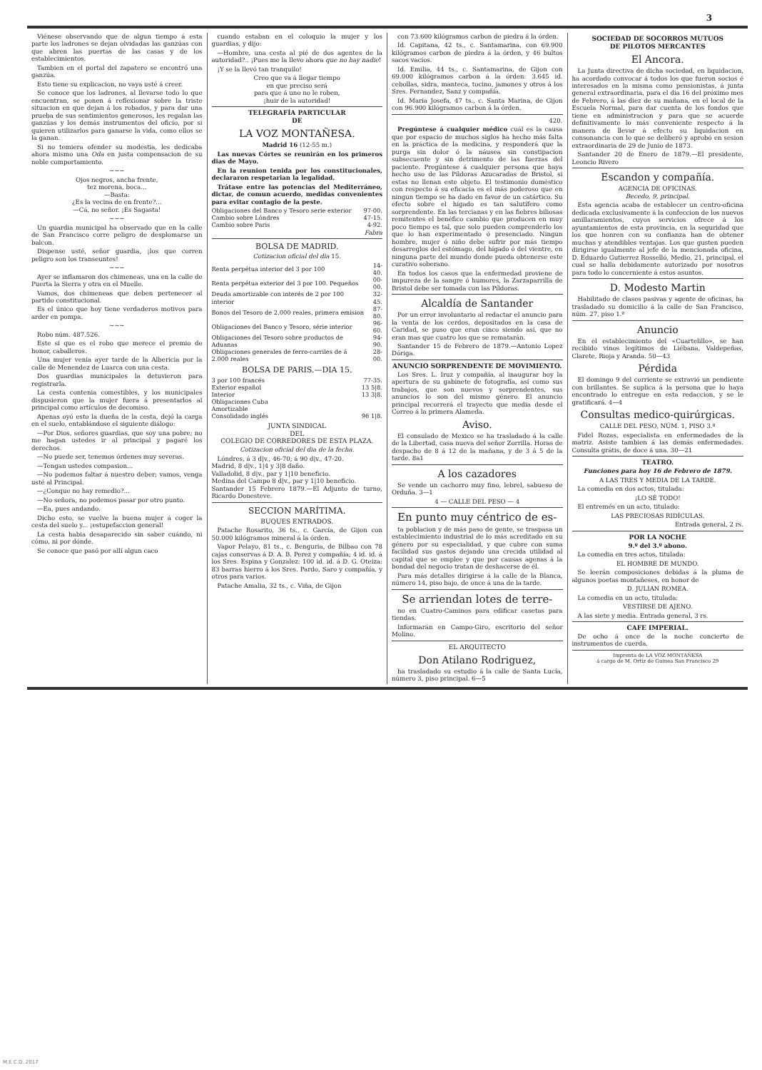3
Viénese observando que de algun tiempo á esta parte los ladrones se dejan olvidadas las ganzúas con que abren las puertas de las casas y de los establecimientos.
Tambien en el portal del zapatero se encontró una ganzúa.
Esto tiene su explicacion, no vaya usté á creer.
Se conoce que los ladrones, al llevarse todo lo que encuentran, se ponen á reflexionar sobre la triste situacion en que dejan á los robados, y para dar una prueba de sus sentimientos generosos, les regalan las ganzúas y los demás instrumentos del oficio, por si quieren utilizarlos para ganarse la vida, como ellos se la ganan.
Si no temiera ofender su modestia, les dedicaba ahora mismo una Oda en justa compensacion de su noble comportamiento.
~~~
Ojos negros, ancha frente,
tez morena, boca...
—Basta:
¿Es la vecina de en frente?...
—Cá, no señor. ¡Es Sagasta!
~~~
Un guardia municipal ha observado que en la calle de San Francisco corre peligro de desplomarse un balcon.
Dispense usté, señor guardia, ¡los que corren peligro son los transeuntes!
~~~
Ayer se inflamaron dos chimeneas, una en la calle de Puerta la Sierra y otra en el Muelle.
Vamos, dos chimeneas que deben pertenecer al partido constitucional.
Es el único que hoy tiene verdaderos motivos para arder en pompa.
~~~
Robo núm. 487.526.
Este sí que es el robo que merece el premio de honor, caballeros.
Una mujer venia ayer tarde de la Albericia por la calle de Menendez de Luarca con una cesta.
Dos guardias municipales la detuvieron para registrarla.
La cesta contenia comestibles, y los municipales dispusieron que la mujer fuera á presentarlos al principal como artículos de decomiso.
Apenas oyó esto la dueña de la cesta, dejó la carga en el suelo, entablándose el siguiente diálogo:
—Por Dios, señores guardias, que soy una pobre; no me hagan ustedes ir al principal y pagaré los derechos.
—No puede ser, tenemos órdenes muy severas.
—Tengan ustedes compasion...
—No podemos faltar á nuestro deber; vamos, venga usté al Principal.
—¿Conque no hay remedio?...
—No señora, no podemos pasar por otro punto.
—Ea, pues andando.
Dicho esto, se vuelve la buena mujer á coger la cesta del suelo y... ¡estupefaccion general!
La cesta habia desaparecido sin saber cuándo, ni cómo, ni por dónde.
Se conoce que pasó por allí algun caco
cuando estaban en el coloquio la mujer y los guardias, y dijo:
—Hombre, una cesta al pié de dos agentes de la autoridad?.. ¡Pues me la llevo ahora que no hay nadie!
¡Y se la llevó tan tranquilo!
Creo que va á llegar tiempo
en que preciso será
para que á uno no le roben,
¡huir de la autoridad!
TELEGRAFÍA PARTICULAR
DE
LA VOZ MONTAÑESA.
Madrid 16 (12-55 m.)
Las nuevas Córtes se reunirán en los primeros dias de Mayo.
En la reunion tenida por los constitucionales, declararon respetarian la legalidad.
Trátase entre las potencias del Mediterráneo, dictar, de comun acuerdo, medidas convenientes para evitar contagio de la peste.
| Obligaciones del Banco y Tesoro serie exterior | 97-00. |
| Cambio sobre Lóndres | 47-15. |
| Cambio sobre Paris | 4-92. |
Fabra
BOLSA DE MADRID.
Cotizacion oficial del dia 15.
| Renta perpétua interior del 3 por 100 | 14-40. |
| Renta perpétua exterior del 3 por 100. Pequeños | 00-00. |
| Deuda amortizable con interés de 2 por 100 interior | 32-45. |
| Bonos del Tesoro de 2.000 reales, primera emision | 87-80. |
| Obligaciones del Banco y Tesoro, série interior | 96-60. |
| Obligaciones del Tesoro sobre productos de Aduanas | 94-90. |
| Obligaciones generales de ferro-carriles de á 2.000 reales | 28-00. |
BOLSA DE PARIS.—DIA 15.
| 3 por 100 francés | 77-35. |
| Exterior español | 13 5/8. |
| Interior | 13 3/8. |
| Obligaciones Cuba | |
| Amortizable | |
| Consolidado inglés | 96 1/8. |
JUNTA SINDICAL
DEL
COLEGIO DE CORREDORES DE ESTA PLAZA.
Cotizacion oficial del dia de la fecha.
Lóndres, á 3 d|v., 46-70; á 90 d|v., 47-20.
Madrid, 8 d|v., 1|4 y 3|8 daño.
Valladolid, 8 d|v., par y 1|10 beneficio.
Medina del Campo 8 d|v., par y 1|10 beneficio.
Santander 15 Febrero 1879.—El Adjunto de turno, Ricardo Donesteve.
SECCION MARÍTIMA.
BUQUES ENTRADOS.
Patache Rosarito, 36 ts., c. García, de Gijon con 50.000 kilógramos mineral á la órden.
Vapor Pelayo, 81 ts., c. Benguria, de Bilbao con 78 cajas conservas á D. A. B. Perez y compañía; 4 id. id. á los Sres. Espina y Gonzalez: 100 id. id. á D. G. Oteiza: 83 barras hierro á los Sres. Pardo, Saro y compañía, y otros para varios.
Patache Amalia, 32 ts., c. Viña, de Gijon
con 73.600 kilógramos carbon de piedra á la órden.
Id. Capitana, 42 ts., c. Santamarina, con 69.900 kilógramos carbon de piedra á la órden, y 46 bultos sacos vacíos.
Id. Emilia, 44 ts., c. Santamarina, de Gijon con 69.000 kilógramos carbon á la órden: 3.645 id. cebollas, sidra, manteca, tocino, jamones y otros á los Sres. Fernandez, Sanz y compañía.
Id. María Josefa, 47 ts., c. Santa Marina, de Gijon con 96.900 kilógramos carbon á la órden.
420.
Pregúntese á cualquier médico cuál es la causa que por espacio de muchos siglos ha hecho más falta en la práctica de la medicina, y responderá que la purga sin dolor ó la náusea sin constipacion subsecuente y sin detrimento de las fuerzas del paciente. Pregúntese á cualquier persona que haya hecho uso de las Píldoras Azucaradas de Bristol, si estas no llenan este objeto. El testimonio doméstico con respecto á su eficacia es el más poderoso que en ningun tiempo se ha dado en favor de un catártico. Su efecto sobre el hígado es tan salutífero como sorprendente. En las tercianas y en las fiebres biliosas remitentes el benéfico cambio que producen en muy poco tiempo es tal, que solo pueden comprenderlo los que lo han experimentado ó presenciado. Ningun hombre, mujer ó niño debe sufrir por más tiempo desarreglos del estómago, del hígado ó del vientre, en ninguna parte del mundo donde pueda obtenerse este curativo soberano.
En todos los casos que la enfermedad proviene de impureza de la sangre ó humores, la Zarzaparrilla de Bristol debe ser tomada con las Píldoras.
Alcaldía de Santander
Por un error involuntario al redactar el anuncio para la venta de los cerdos, depositados en la casa de Caridad, se puso que eran cinco siendo así, que no eran mas que cuatro los que se rematarán.
Santander 15 de Febrero de 1879.—Antonio Lopez Dóriga.
ANUNCIO SORPRENDENTE DE MOVIMIENTO.
Los Sres. L. Iruz y compañía, al inaugurar hoy la apertura de su gabinete de fotografía, así como sus trabajos, que son nuevos y sorprendentes, sus anuncios lo son del mismo género. El anuncio principal recorrerá el trayecto que media desde el Correo á la primera Alameda.
Aviso.
El consulado de Mexico se ha trasladado á la calle de la Libertad, casa nueva del señor Zorrilla. Horas de despacho de 8 á 12 de la mañana, y de 3 á 5 de la tarde. 8a1
A los cazadores
Se vende un cachorro muy fino, lebrel, sabueso de Orduña. 3—1
4 — CALLE DEL PESO — 4
En punto muy céntrico de es-
ta poblacion y de más paso de gente, se traspasa un establecimiento industrial de lo más acreditado en su género por su especialidad, y que cubre con suma facilidad sus gastos dejando una crecida utilidad al capital que se emplee y que por causas agenas á la bondad del negocio tratan de deshacerse de él.
Para más detalles dirigirse á la calle de la Blanca, número 14, piso bajo, de once á una de la tarde.
Se arriendan lotes de terre-
no en Cuatro-Caminos para edificar casetas para tiendas.
Informarán en Campo-Giro, escritorio del señor Molino.
EL ARQUITECTO
Don Atilano Rodriguez,
ha trasladado su estudio á la calle de Santa Lucía, número 3, piso principal. 6—5
SOCIEDAD DE SOCORROS MUTUOS
DE PILOTOS MERCANTES
El Ancora.
La Junta directiva de dicha sociedad, en liquidacion, ha acordado convocar á todos los que fueron socios é interesados en la misma como pensionistas, á junta general extraordinaria, para el dia 16 del próximo mes de Febrero, á las diez de su mañana, en el local de la Escuela Normal, para dar cuenta de los fondos que tiene en administracion y para que se acuerde definitivamente lo más conveniente respecto á la manera de llevar á efecto su liquidacion en consonancia con lo que se deliberó y aprobó en sesion extraordinaria de 29 de Junio de 1873.
Santander 20 de Enero de 1879.—El presidente, Leoncio Rivero
Escandon y compañía.
AGENCIA DE OFICINAS.
Becedo, 9, principal.
Esta agencia acaba de establecer un centro-oficina dedicada exclusivamente á la confeccion de los nuevos amillaramientos, cuyos servicios ofrece á los ayuntamientos de esta provincia, en la seguridad que los que honren con su confianza han de obtener muchas y atendibles ventajas. Los que gusten pueden dirigirse igualmente al jefe de la mencionada oficina, D. Eduardo Gutierrez Rosselló, Medio, 21, principal, el cual se halla debidamente autorizado por nosotros para todo lo concerniente á estos asuntos.
D. Modesto Martin
Habilitado de clases pasivas y agente de oficinas, ha trasladado su domicilio á la calle de San Francisco, núm. 27, piso 1.º
Anuncio
En el establecimiento del «Cuartelillo», se han recibido vinos legítimos de Liébana, Valdepeñas, Clarete, Rioja y Aranda. 50—43
Pérdida
El domingo 9 del corriente se extravió un pendiente con brillantes. Se suplica á la persona que lo haya encontrado lo entregue en esta redaccion, y se le gratificará. 4—4
Consultas medico-quirúrgicas.
CALLE DEL PESO, NÚM. 1, PISO 3.º
Fidel Rozas, especialista en enfermedades de la matriz. Asiste tambien á las demás enfermedades. Consulta grátis, de doce á una. 30—21
TEATRO.
Funciones para hoy 16 de Febrero de 1879.
A LAS TRES Y MEDIA DE LA TARDE.
La comedia en dos actos, titulada:
¡LO SÉ TODO!
El entremés en un acto, titulado:
LAS PRECIOSAS RIDÍCULAS.
Entrada general, 2 rs.
POR LA NOCHE
9.º del 3.º abono.
La comedia en tres actos, titulada:
EL HOMBRE DE MUNDO.
Se leerán composiciones debidas á la pluma de algunos poetas montañeses, en honor de
D. JULIAN ROMEA.
La comedia en un acto, titulada:
VESTIRSE DE AJENO.
A las siete y media. Entrada general, 3 rs.
CAFE IMPERIAL.
De ocho á once de la noche concierto de instrumentos de cuerda.
Imprenta de LA VOZ MONTAÑESA
á cargo de M. Ortiz de Guinea San Francisco 29
M.E.C.D. 2017